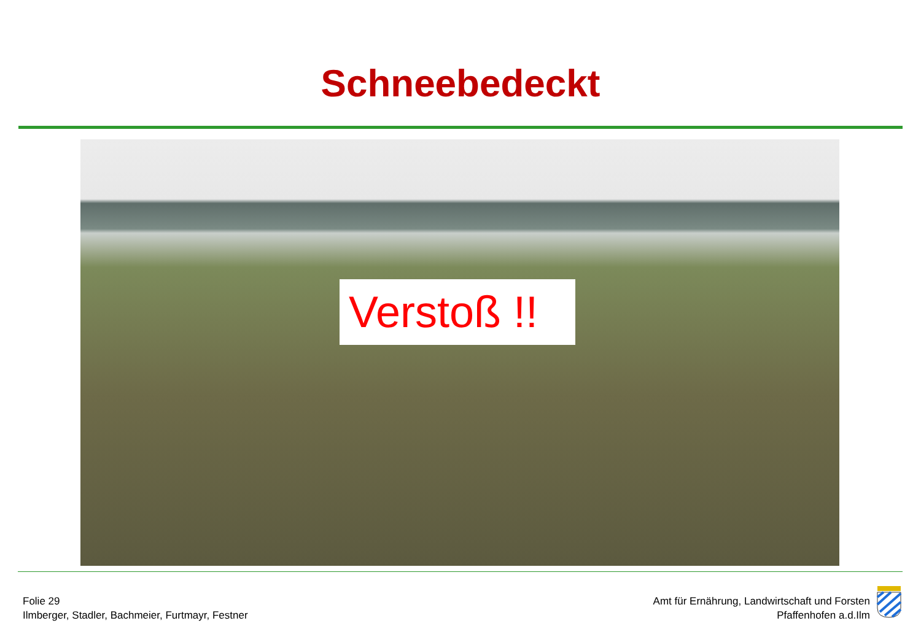Schneebedeckt
Verstoß !!
Folie 29
Ilmberger, Stadler, Bachmeier, Furtmayr, Festner
Amt für Ernährung, Landwirtschaft und Forsten
Pfaffenhofen a.d.Ilm